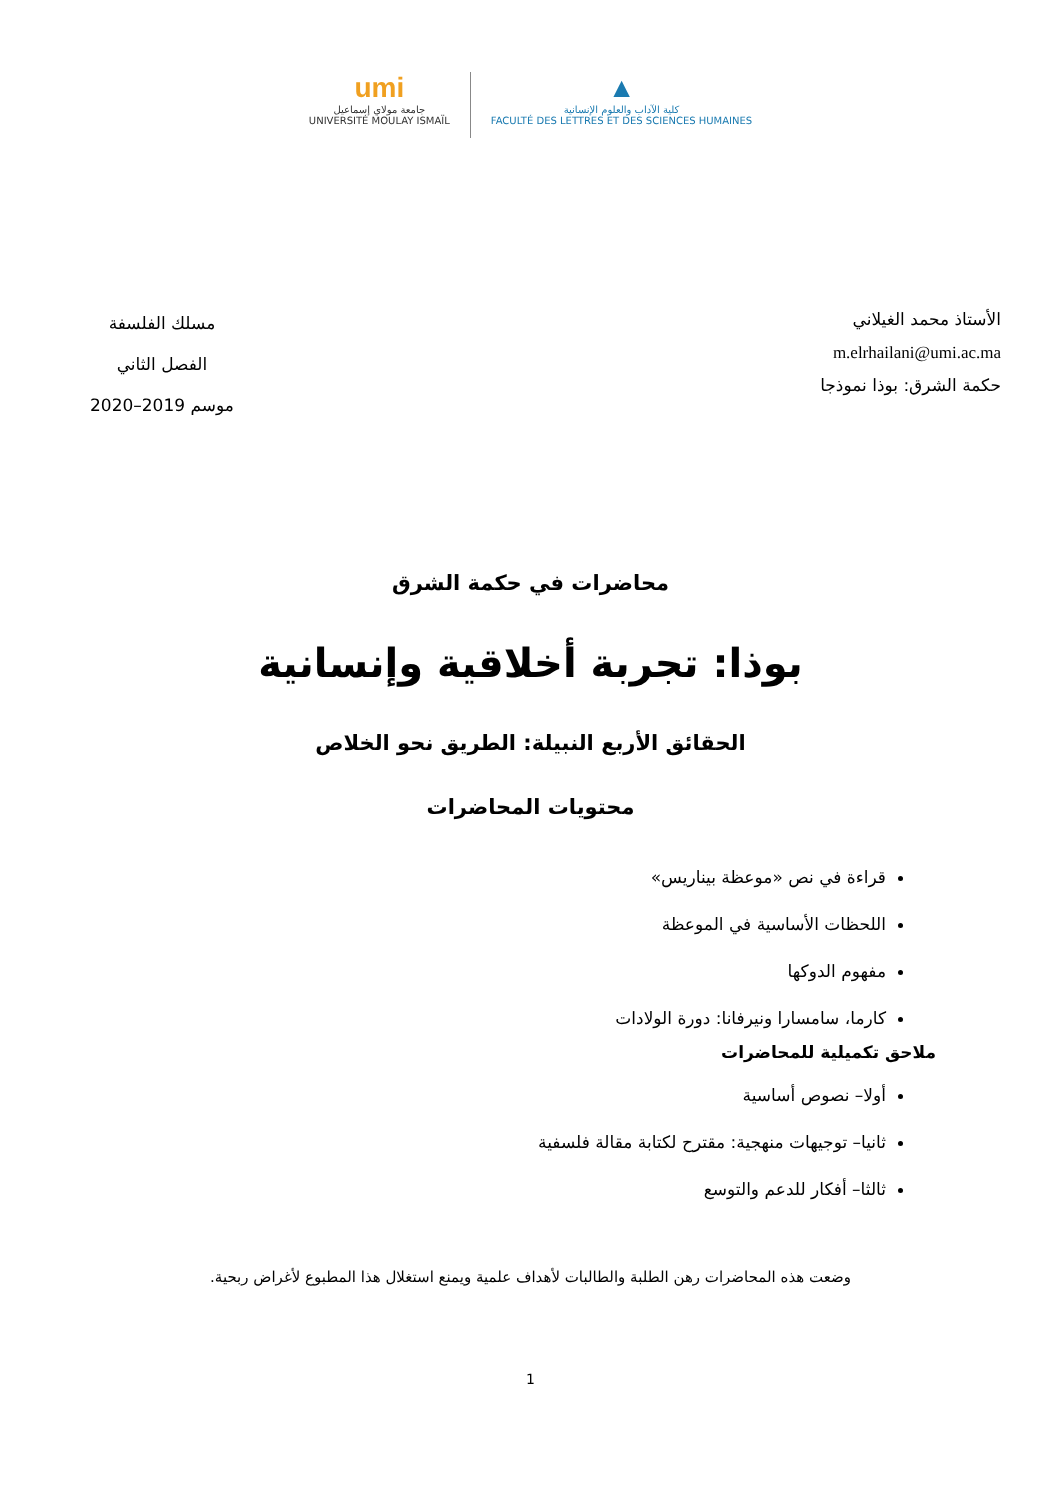umi
جامعة مولاي إسماعيل
UNIVERSITÉ MOULAY ISMAÏL
▲
كلية الآداب والعلوم الإنسانية
FACULTÉ DES LETTRES ET DES SCIENCES HUMAINES
الأستاذ محمد الغيلاني
m.elrhailani@umi.ac.ma
حكمة الشرق: بوذا نموذجا
مسلك الفلسفة
الفصل الثاني
موسم 2019–2020
محاضرات في حكمة الشرق
بوذا: تجربة أخلاقية وإنسانية
الحقائق الأربع النبيلة: الطريق نحو الخلاص
محتويات المحاضرات
قراءة في نص «موعظة بيناريس»
اللحظات الأساسية في الموعظة
مفهوم الدوكها
كارما، سامسارا ونيرفانا: دورة الولادات
ملاحق تكميلية للمحاضرات
أولا– نصوص أساسية
ثانيا– توجيهات منهجية: مقترح لكتابة مقالة فلسفية
ثالثا– أفكار للدعم والتوسع
وضعت هذه المحاضرات رهن الطلبة والطالبات لأهداف علمية ويمنع استغلال هذا المطبوع لأغراض ربحية.
1